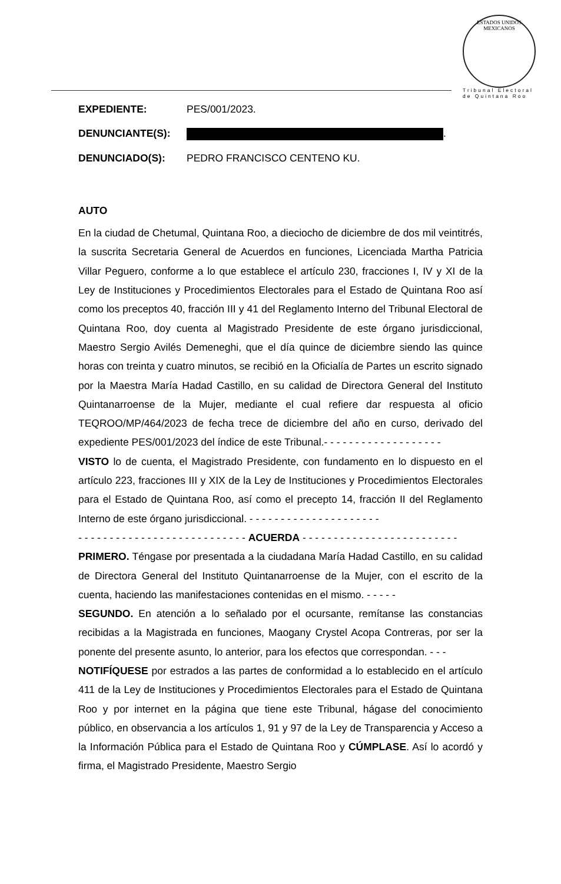ESTADOS UNIDOS MEXICANOS
Tribunal Electoral
de Quintana Roo
EXPEDIENTE: PES/001/2023.
DENUNCIANTE(S): .
DENUNCIADO(S): PEDRO FRANCISCO CENTENO KU.
AUTO
En la ciudad de Chetumal, Quintana Roo, a dieciocho de diciembre de dos mil veintitrés, la suscrita Secretaria General de Acuerdos en funciones, Licenciada Martha Patricia Villar Peguero, conforme a lo que establece el artículo 230, fracciones I, IV y XI de la Ley de Instituciones y Procedimientos Electorales para el Estado de Quintana Roo así como los preceptos 40, fracción III y 41 del Reglamento Interno del Tribunal Electoral de Quintana Roo, doy cuenta al Magistrado Presidente de este órgano jurisdiccional, Maestro Sergio Avilés Demeneghi, que el día quince de diciembre siendo las quince horas con treinta y cuatro minutos, se recibió en la Oficialía de Partes un escrito signado por la Maestra María Hadad Castillo, en su calidad de Directora General del Instituto Quintanarroense de la Mujer, mediante el cual refiere dar respuesta al oficio TEQROO/MP/464/2023 de fecha trece de diciembre del año en curso, derivado del expediente PES/001/2023 del índice de este Tribunal.- - - - - - - - - - - - - - - - - - -
VISTO lo de cuenta, el Magistrado Presidente, con fundamento en lo dispuesto en el artículo 223, fracciones III y XIX de la Ley de Instituciones y Procedimientos Electorales para el Estado de Quintana Roo, así como el precepto 14, fracción II del Reglamento Interno de este órgano jurisdiccional. - - - - - - - - - - - - - - - - - - - - -
- - - - - - - - - - - - - - - - - - - - - - - - - - - ACUERDA - - - - - - - - - - - - - - - - - - - - - - - - -
PRIMERO. Téngase por presentada a la ciudadana María Hadad Castillo, en su calidad de Directora General del Instituto Quintanarroense de la Mujer, con el escrito de la cuenta, haciendo las manifestaciones contenidas en el mismo. - - - - -
SEGUNDO. En atención a lo señalado por el ocursante, remítanse las constancias recibidas a la Magistrada en funciones, Maogany Crystel Acopa Contreras, por ser la ponente del presente asunto, lo anterior, para los efectos que correspondan. - - -
NOTIFÍQUESE por estrados a las partes de conformidad a lo establecido en el artículo 411 de la Ley de Instituciones y Procedimientos Electorales para el Estado de Quintana Roo y por internet en la página que tiene este Tribunal, hágase del conocimiento público, en observancia a los artículos 1, 91 y 97 de la Ley de Transparencia y Acceso a la Información Pública para el Estado de Quintana Roo y CÚMPLASE. Así lo acordó y firma, el Magistrado Presidente, Maestro Sergio